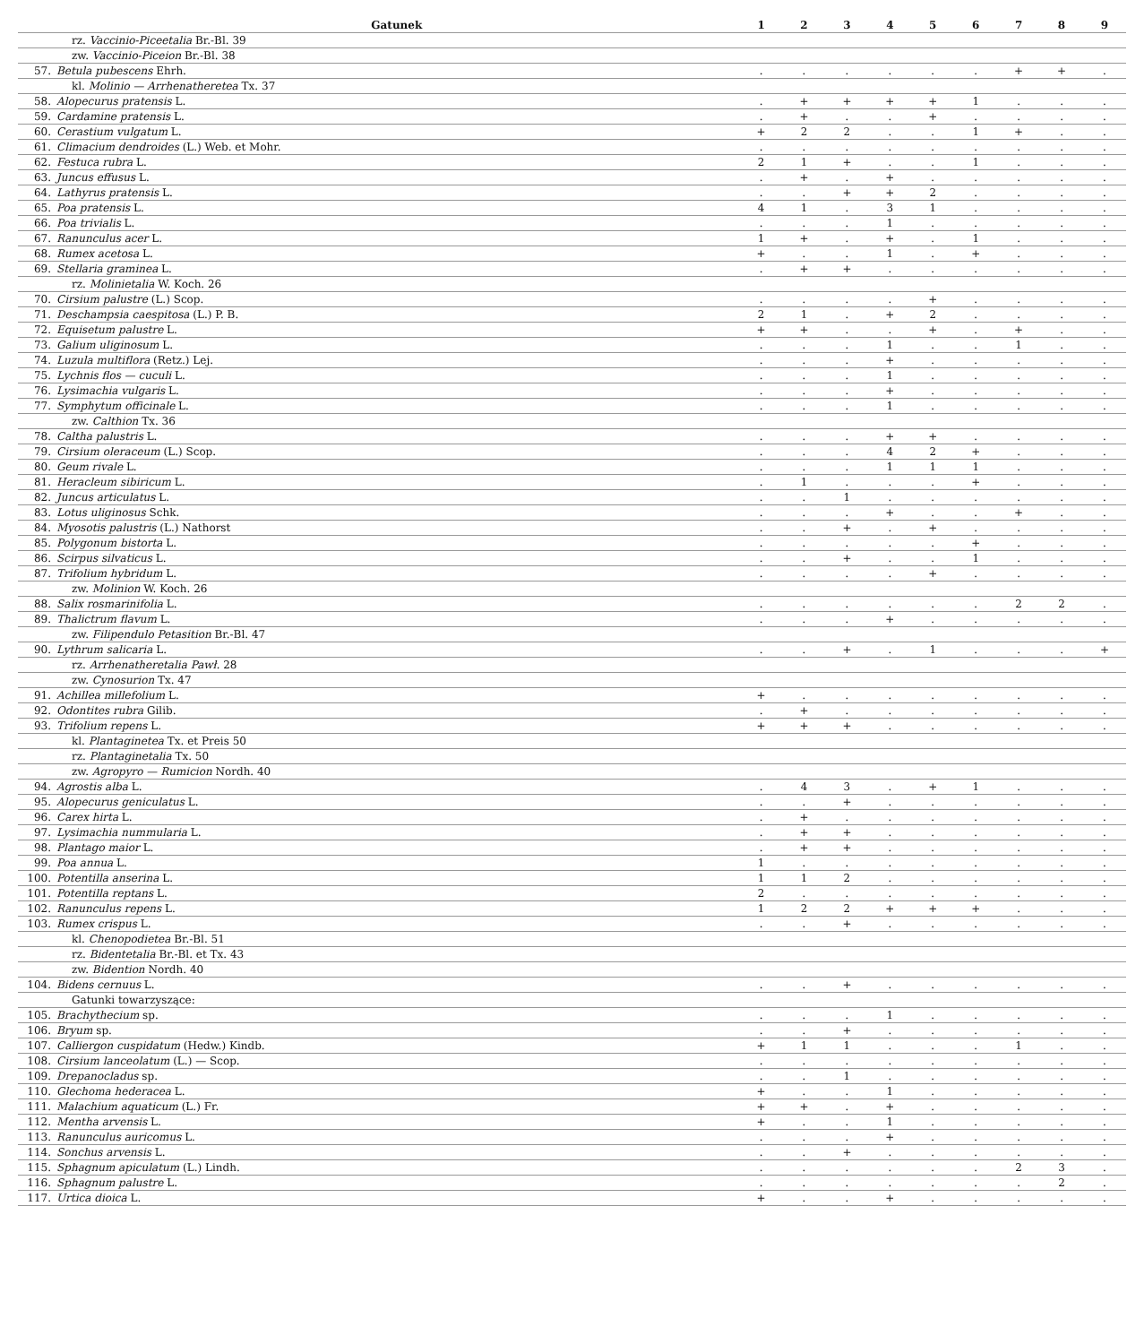| | Gatunek | 1 | 2 | 3 | 4 | 5 | 6 | 7 | 8 | 9 |
| --- | --- | --- | --- | --- | --- | --- | --- | --- | --- | --- |
| | rz. Vaccinio-Piceetalia Br.-Bl. 39 | | | | | | | | | |
| | zw. Vaccinio-Piceion Br.-Bl. 38 | | | | | | | | | |
| 57. | Betula pubescens Ehrh. | . | . | . | . | . | . | + | + | . |
| | kl. Molinio — Arrhenatheretea Tx. 37 | | | | | | | | | |
| 58. | Alopecurus pratensis L. | . | + | + | + | + | 1 | . | . | . |
| 59. | Cardamine pratensis L. | . | + | . | . | + | . | . | . | . |
| 60. | Cerastium vulgatum L. | + | 2 | 2 | . | . | 1 | + | . | . |
| 61. | Climacium dendroides (L.) Web. et Mohr. | . | . | . | . | . | . | . | . | . |
| 62. | Festuca rubra L. | 2 | 1 | + | . | . | 1 | . | . | . |
| 63. | Juncus effusus L. | . | + | . | + | . | . | . | . | . |
| 64. | Lathyrus pratensis L. | . | . | + | + | 2 | . | . | . | . |
| 65. | Poa pratensis L. | 4 | 1 | . | 3 | 1 | . | . | . | . |
| 66. | Poa trivialis L. | . | . | . | 1 | . | . | . | . | . |
| 67. | Ranunculus acer L. | 1 | + | . | + | . | 1 | . | . | . |
| 68. | Rumex acetosa L. | + | . | . | 1 | . | + | . | . | . |
| 69. | Stellaria graminea L. | . | + | + | . | . | . | . | . | . |
| | rz. Molinietalia W. Koch. 26 | | | | | | | | | |
| 70. | Cirsium palustre (L.) Scop. | . | . | . | . | + | . | . | . | . |
| 71. | Deschampsia caespitosa (L.) P. B. | 2 | 1 | . | + | 2 | . | . | . | . |
| 72. | Equisetum palustre L. | + | + | . | . | + | . | + | . | . |
| 73. | Galium uliginosum L. | . | . | . | 1 | . | . | 1 | . | . |
| 74. | Luzula multiflora (Retz.) Lej. | . | . | . | + | . | . | . | . | . |
| 75. | Lychnis flos — cuculi L. | . | . | . | 1 | . | . | . | . | . |
| 76. | Lysimachia vulgaris L. | . | . | . | + | . | . | . | . | . |
| 77. | Symphytum officinale L. | . | . | . | 1 | . | . | . | . | . |
| | zw. Calthion Tx. 36 | | | | | | | | | |
| 78. | Caltha palustris L. | . | . | . | + | + | . | . | . | . |
| 79. | Cirsium oleraceum (L.) Scop. | . | . | . | 4 | 2 | + | . | . | . |
| 80. | Geum rivale L. | . | . | . | 1 | 1 | 1 | . | . | . |
| 81. | Heracleum sibiricum L. | . | 1 | . | . | . | + | . | . | . |
| 82. | Juncus articulatus L. | . | . | 1 | . | . | . | . | . | . |
| 83. | Lotus uliginosus Schk. | . | . | . | + | . | . | + | . | . |
| 84. | Myosotis palustris (L.) Nathorst | . | . | + | . | + | . | . | . | . |
| 85. | Polygonum bistorta L. | . | . | . | . | . | + | . | . | . |
| 86. | Scirpus silvaticus L. | . | . | + | . | . | 1 | . | . | . |
| 87. | Trifolium hybridum L. | . | . | . | . | + | . | . | . | . |
| | zw. Molinion W. Koch. 26 | | | | | | | | | |
| 88. | Salix rosmarinifolia L. | . | . | . | . | . | . | 2 | 2 | . |
| 89. | Thalictrum flavum L. | . | . | . | + | . | . | . | . | . |
| | zw. Filipendulo Petasition Br.-Bl. 47 | | | | | | | | | |
| 90. | Lythrum salicaria L. | . | . | + | . | 1 | . | . | . | + |
| | rz. Arrhenatheretalia Pawł. 28 | | | | | | | | | |
| | zw. Cynosurion Tx. 47 | | | | | | | | | |
| 91. | Achillea millefolium L. | + | . | . | . | . | . | . | . | . |
| 92. | Odontites rubra Gilib. | . | + | . | . | . | . | . | . | . |
| 93. | Trifolium repens L. | + | + | + | . | . | . | . | . | . |
| | kl. Plantaginetea Tx. et Preis 50 | | | | | | | | | |
| | rz. Plantaginetalia Tx. 50 | | | | | | | | | |
| | zw. Agropyro — Rumicion Nordh. 40 | | | | | | | | | |
| 94. | Agrostis alba L. | . | 4 | 3 | . | + | 1 | . | . | . |
| 95. | Alopecurus geniculatus L. | . | . | + | . | . | . | . | . | . |
| 96. | Carex hirta L. | . | + | . | . | . | . | . | . | . |
| 97. | Lysimachia nummularia L. | . | + | + | . | . | . | . | . | . |
| 98. | Plantago maior L. | . | + | + | . | . | . | . | . | . |
| 99. | Poa annua L. | 1 | . | . | . | . | . | . | . | . |
| 100. | Potentilla anserina L. | 1 | 1 | 2 | . | . | . | . | . | . |
| 101. | Potentilla reptans L. | 2 | . | . | . | . | . | . | . | . |
| 102. | Ranunculus repens L. | 1 | 2 | 2 | + | + | + | . | . | . |
| 103. | Rumex crispus L. | . | . | + | . | . | . | . | . | . |
| | kl. Chenopodietea Br.-Bl. 51 | | | | | | | | | |
| | rz. Bidentetalia Br.-Bl. et Tx. 43 | | | | | | | | | |
| | zw. Bidention Nordh. 40 | | | | | | | | | |
| 104. | Bidens cernuus L. | . | . | + | . | . | . | . | . | . |
| | Gatunki towarzyszące: | | | | | | | | | |
| 105. | Brachythecium sp. | . | . | . | 1 | . | . | . | . | . |
| 106. | Bryum sp. | . | . | + | . | . | . | . | . | . |
| 107. | Calliergon cuspidatum (Hedw.) Kindb. | + | 1 | 1 | . | . | . | 1 | . | . |
| 108. | Cirsium lanceolatum (L.) — Scop. | . | . | . | . | . | . | . | . | . |
| 109. | Drepanocladus sp. | . | . | 1 | . | . | . | . | . | . |
| 110. | Glechoma hederacea L. | + | . | . | 1 | . | . | . | . | . |
| 111. | Malachium aquaticum (L.) Fr. | + | + | . | + | . | . | . | . | . |
| 112. | Mentha arvensis L. | + | . | . | 1 | . | . | . | . | . |
| 113. | Ranunculus auricomus L. | . | . | . | + | . | . | . | . | . |
| 114. | Sonchus arvensis L. | . | . | + | . | . | . | . | . | . |
| 115. | Sphagnum apiculatum (L.) Lindh. | . | . | . | . | . | . | 2 | 3 | . |
| 116. | Sphagnum palustre L. | . | . | . | . | . | . | . | 2 | . |
| 117. | Urtica dioica L. | + | . | . | + | . | . | . | . | . |